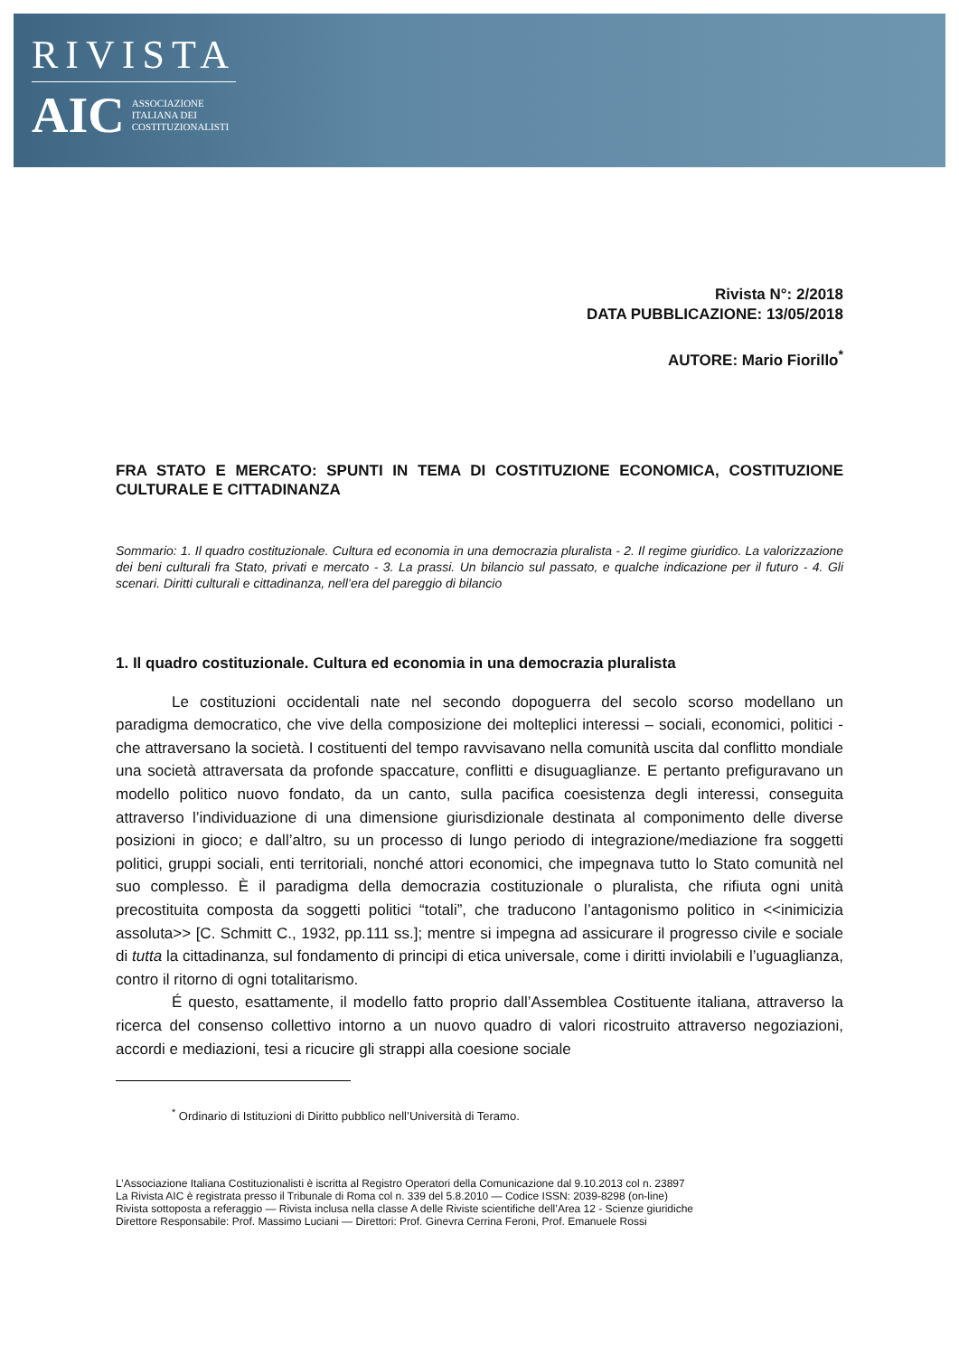RIVISTA
AIC ASSOCIAZIONE
ITALIANA DEI
COSTITUZIONALISTI
Rivista N°: 2/2018
DATA PUBBLICAZIONE: 13/05/2018
AUTORE: Mario Fiorillo<sup>*</sup>
FRA STATO E MERCATO: SPUNTI IN TEMA DI COSTITUZIONE ECONOMICA, COSTITUZIONE CULTURALE E CITTADINANZA
Sommario: 1. Il quadro costituzionale. Cultura ed economia in una democrazia pluralista - 2. Il regime giuridico. La valorizzazione dei beni culturali fra Stato, privati e mercato - 3. La prassi. Un bilancio sul passato, e qualche indicazione per il futuro - 4. Gli scenari. Diritti culturali e cittadinanza, nell’era del pareggio di bilancio
1. Il quadro costituzionale. Cultura ed economia in una democrazia pluralista
Le costituzioni occidentali nate nel secondo dopoguerra del secolo scorso modellano un paradigma democratico, che vive della composizione dei molteplici interessi – sociali, economici, politici - che attraversano la società. I costituenti del tempo ravvisavano nella comunità uscita dal conflitto mondiale una società attraversata da profonde spaccature, conflitti e disuguaglianze. E pertanto prefiguravano un modello politico nuovo fondato, da un canto, sulla pacifica coesistenza degli interessi, conseguita attraverso l’individuazione di una dimensione giurisdizionale destinata al componimento delle diverse posizioni in gioco; e dall’altro, su un processo di lungo periodo di integrazione/mediazione fra soggetti politici, gruppi sociali, enti territoriali, nonché attori economici, che impegnava tutto lo Stato comunità nel suo complesso. È il paradigma della democrazia costituzionale o pluralista, che rifiuta ogni unità precostituita composta da soggetti politici “totali”, che traducono l’antagonismo politico in <<inimicizia assoluta>> [C. Schmitt C., 1932, pp.111 ss.]; mentre si impegna ad assicurare il progresso civile e sociale di tutta la cittadinanza, sul fondamento di principi di etica universale, come i diritti inviolabili e l’uguaglianza, contro il ritorno di ogni totalitarismo.
É questo, esattamente, il modello fatto proprio dall’Assemblea Costituente italiana, attraverso la ricerca del consenso collettivo intorno a un nuovo quadro di valori ricostruito attraverso negoziazioni, accordi e mediazioni, tesi a ricucire gli strappi alla coesione sociale
<sup>*</sup> Ordinario di Istituzioni di Diritto pubblico nell’Università di Teramo.
L’Associazione Italiana Costituzionalisti è iscritta al Registro Operatori della Comunicazione dal 9.10.2013 col n. 23897
La Rivista AIC è registrata presso il Tribunale di Roma col n. 339 del 5.8.2010 — Codice ISSN: 2039-8298 (on-line)
Rivista sottoposta a referaggio — Rivista inclusa nella classe A delle Riviste scientifiche dell’Area 12 - Scienze giuridiche
Direttore Responsabile: Prof. Massimo Luciani — Direttori: Prof. Ginevra Cerrina Feroni, Prof. Emanuele Rossi